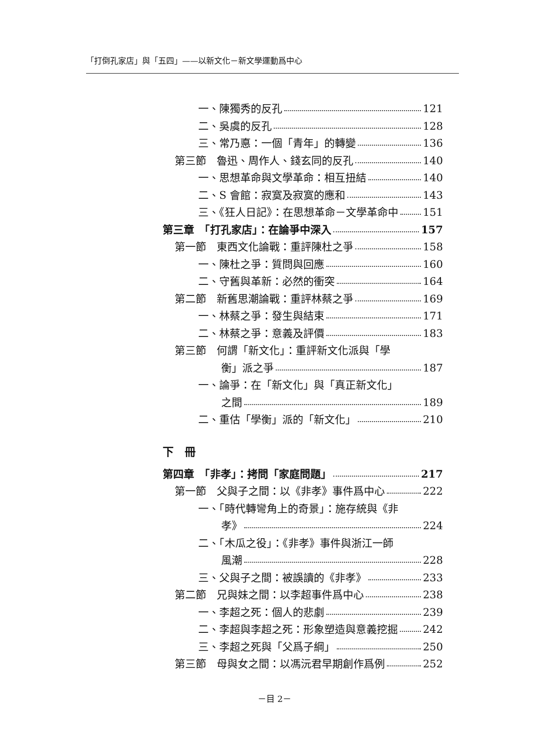「打倒孔家店」與「五四」——以新文化－新文學運動爲中心
一、陳獨秀的反孔 121
二、吳虞的反孔 128
三、常乃悳：一個「青年」的轉變 136
第三節　魯迅、周作人、錢玄同的反孔 140
一、思想革命與文學革命：相互扭結 140
二、S 會館：寂寞及寂寞的應和 143
三、《狂人日記》：在思想革命－文學革命中 151
第三章　「打孔家店」：在論爭中深入 157
第一節　東西文化論戰：重評陳杜之爭 158
一、陳杜之爭：質問與回應 160
二、守舊與革新：必然的衝突 164
第二節　新舊思潮論戰：重評林蔡之爭 169
一、林蔡之爭：發生與結束 171
二、林蔡之爭：意義及評價 183
第三節　何謂「新文化」：重評新文化派與「學
衡」派之爭 187
一、論爭：在「新文化」與「真正新文化」
之間 189
二、重估「學衡」派的「新文化」 210
下　冊
第四章　「非孝」：拷問「家庭問題」 217
第一節　父與子之間：以《非孝》事件爲中心 222
一、「時代轉彎角上的奇景」：施存統與《非
孝》 224
二、「木瓜之役」：《非孝》事件與浙江一師
風潮 228
三、父與子之間：被誤讀的《非孝》 233
第二節　兄與妹之間：以李超事件爲中心 238
一、李超之死：個人的悲劇 239
二、李超與李超之死：形象塑造與意義挖掘 242
三、李超之死與「父爲子綱」 250
第三節　母與女之間：以馮沅君早期創作爲例 252
－目 2－